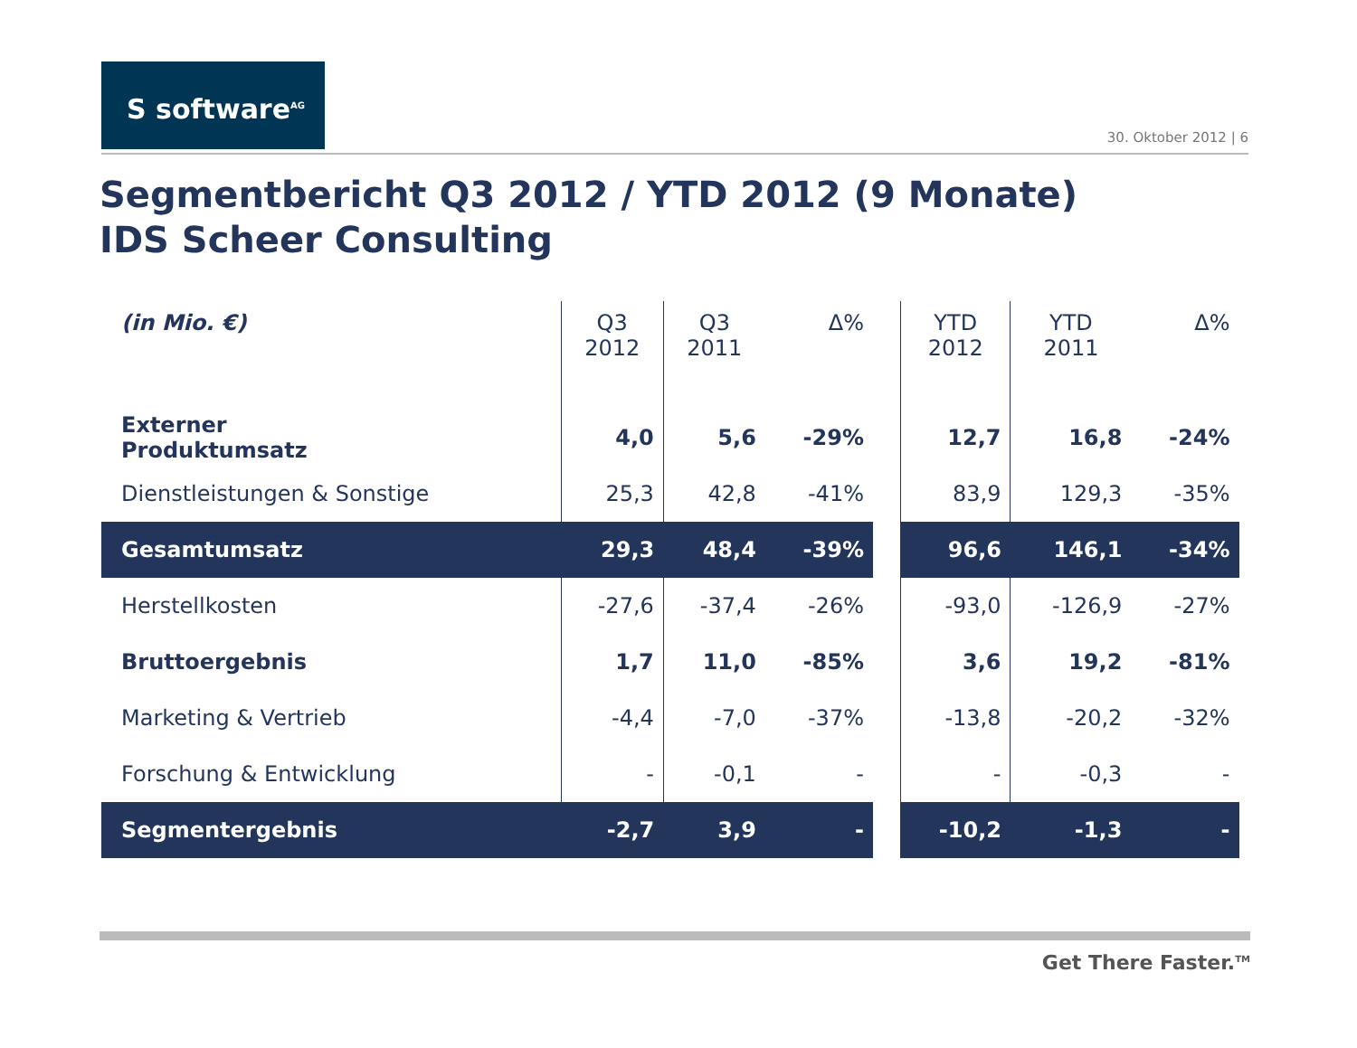S software<sup>AG</sup>
30. Oktober 2012 | 6
Segmentbericht Q3 2012 / YTD 2012 (9 Monate)
IDS Scheer Consulting
| (in Mio. €) | Q3 2012 | Q3 2011 | Δ% | | YTD 2012 | YTD 2011 | Δ% |
| --- | --- | --- | --- | --- | --- | --- | --- |
| Externer Produktumsatz | 4,0 | 5,6 | -29% | | 12,7 | 16,8 | -24% |
| Dienstleistungen & Sonstige | 25,3 | 42,8 | -41% | | 83,9 | 129,3 | -35% |
| Gesamtumsatz | 29,3 | 48,4 | -39% | | 96,6 | 146,1 | -34% |
| Herstellkosten | -27,6 | -37,4 | -26% | | -93,0 | -126,9 | -27% |
| Bruttoergebnis | 1,7 | 11,0 | -85% | | 3,6 | 19,2 | -81% |
| Marketing & Vertrieb | -4,4 | -7,0 | -37% | | -13,8 | -20,2 | -32% |
| Forschung & Entwicklung | - | -0,1 | - | | - | -0,3 | - |
| Segmentergebnis | -2,7 | 3,9 | - | | -10,2 | -1,3 | - |
Get There Faster.<sup>TM</sup>